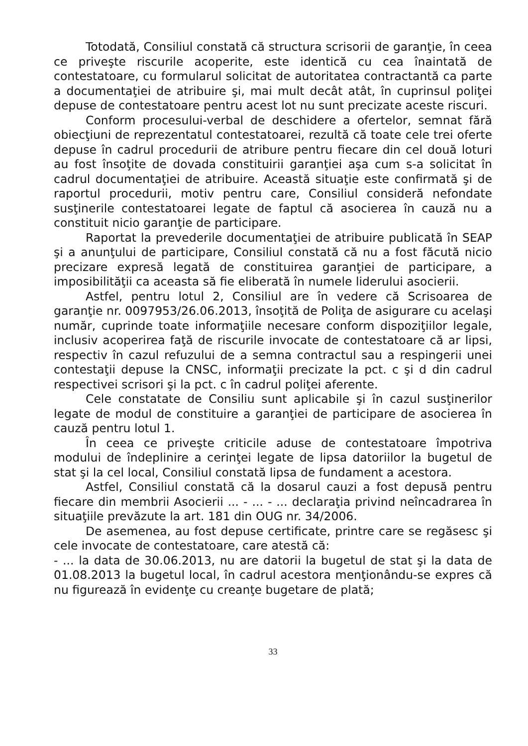Totodată, Consiliul constată că structura scrisorii de garanţie, în ceea ce priveşte riscurile acoperite, este identică cu cea înaintată de contestatoare, cu formularul solicitat de autoritatea contractantă ca parte a documentaţiei de atribuire şi, mai mult decât atât, în cuprinsul poliţei depuse de contestatoare pentru acest lot nu sunt precizate aceste riscuri.
Conform procesului-verbal de deschidere a ofertelor, semnat fără obiecţiuni de reprezentatul contestatoarei, rezultă că toate cele trei oferte depuse în cadrul procedurii de atribure pentru fiecare din cel două loturi au fost însoţite de dovada constituirii garanţiei aşa cum s-a solicitat în cadrul documentaţiei de atribuire. Această situaţie este confirmată şi de raportul procedurii, motiv pentru care, Consiliul consideră nefondate susţinerile contestatoarei legate de faptul că asocierea în cauză nu a constituit nicio garanţie de participare.
Raportat la prevederile documentaţiei de atribuire publicată în SEAP şi a anunţului de participare, Consiliul constată că nu a fost făcută nicio precizare expresă legată de constituirea garanţiei de participare, a imposibilităţii ca aceasta să fie eliberată în numele liderului asocierii.
Astfel, pentru lotul 2, Consiliul are în vedere că Scrisoarea de garanţie nr. 0097953/26.06.2013, însoţită de Poliţa de asigurare cu acelaşi număr, cuprinde toate informaţiile necesare conform dispoziţiilor legale, inclusiv acoperirea faţă de riscurile invocate de contestatoare că ar lipsi, respectiv în cazul refuzului de a semna contractul sau a respingerii unei contestaţii depuse la CNSC, informaţii precizate la pct. c şi d din cadrul respectivei scrisori şi la pct. c în cadrul poliţei aferente.
Cele constatate de Consiliu sunt aplicabile şi în cazul susţinerilor legate de modul de constituire a garanţiei de participare de asocierea în cauză pentru lotul 1.
În ceea ce priveşte criticile aduse de contestatoare împotriva modului de îndeplinire a cerinţei legate de lipsa datoriilor la bugetul de stat şi la cel local, Consiliul constată lipsa de fundament a acestora.
Astfel, Consiliul constată că la dosarul cauzi a fost depusă pentru fiecare din membrii Asocierii ... - ... - ... declaraţia privind neîncadrarea în situaţiile prevăzute la art. 181 din OUG nr. 34/2006.
De asemenea, au fost depuse certificate, printre care se regăsesc şi cele invocate de contestatoare, care atestă că:
- ... la data de 30.06.2013, nu are datorii la bugetul de stat şi la data de 01.08.2013 la bugetul local, în cadrul acestora menţionându-se expres că nu figurează în evidenţe cu creanţe bugetare de plată;
33